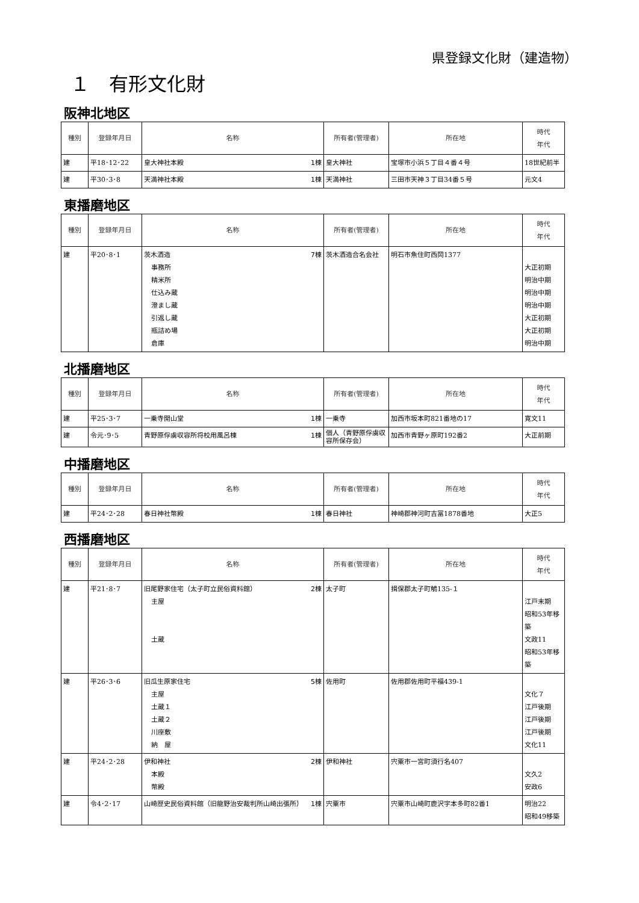県登録文化財（建造物）
１　有形文化財
阪神北地区
| 種別 | 登録年月日 | 名称 | 所有者(管理者) | 所在地 | 時代 年代 |
| --- | --- | --- | --- | --- | --- |
| 建 | 平18･12･22 | 皇大神社本殿 1棟 | 皇大神社 | 宝塚市小浜５丁目４番４号 | 18世紀前半 |
| 建 | 平30･3･8 | 天満神社本殿 1棟 | 天満神社 | 三田市天神３丁目34番５号 | 元文4 |
東播磨地区
| 種別 | 登録年月日 | 名称 | 所有者(管理者) | 所在地 | 時代 年代 |
| --- | --- | --- | --- | --- | --- |
| 建 | 平20･8･1 | 茨木酒造 7棟 事務所 精米所 仕込み蔵 澄まし蔵 引返し蔵 瓶詰め場 倉庫 | 茨木酒造合名会社 | 明石市魚住町西岡1377 | 大正初期 明治中期 明治中期 明治中期 大正初期 大正初期 明治中期 |
北播磨地区
| 種別 | 登録年月日 | 名称 | 所有者(管理者) | 所在地 | 時代 年代 |
| --- | --- | --- | --- | --- | --- |
| 建 | 平25･3･7 | 一乗寺開山堂 1棟 | 一乗寺 | 加西市坂本町821番地の17 | 寛文11 |
| 建 | 令元･9･5 | 青野原俘虜収容所将校用風呂棟 1棟 | 個人（青野原俘虜収容所保存会） | 加西市青野ヶ原町192番2 | 大正前期 |
中播磨地区
| 種別 | 登録年月日 | 名称 | 所有者(管理者) | 所在地 | 時代 年代 |
| --- | --- | --- | --- | --- | --- |
| 建 | 平24･2･28 | 春日神社幣殿 1棟 | 春日神社 | 神崎郡神河町吉冨1878番地 | 大正5 |
西播磨地区
| 種別 | 登録年月日 | 名称 | 所有者(管理者) | 所在地 | 時代 年代 |
| --- | --- | --- | --- | --- | --- |
| 建 | 平21･8･7 | 旧尾野家住宅（太子町立民俗資料館） 2棟 主屋 土蔵 | 太子町 | 揖保郡太子町鵤135-１ | 江戸末期 昭和53年移築 文政11 昭和53年移築 |
| 建 | 平26･3･6 | 旧瓜生原家住宅 5棟 主屋 土蔵１ 土蔵２ 川座敷 納 屋 | 佐用町 | 佐用郡佐用町平福439-1 | 文化７ 江戸後期 江戸後期 江戸後期 文化11 |
| 建 | 平24･2･28 | 伊和神社 2棟 本殿 幣殿 | 伊和神社 | 宍粟市一宮町須行名407 | 文久2 安政6 |
| 建 | 令4･2･17 | 山崎歴史民俗資料館（旧龍野治安裁判所山崎出張所） 1棟 | 宍粟市 | 宍粟市山崎町鹿沢字本多町82番1 | 明治22 昭和49移築 |